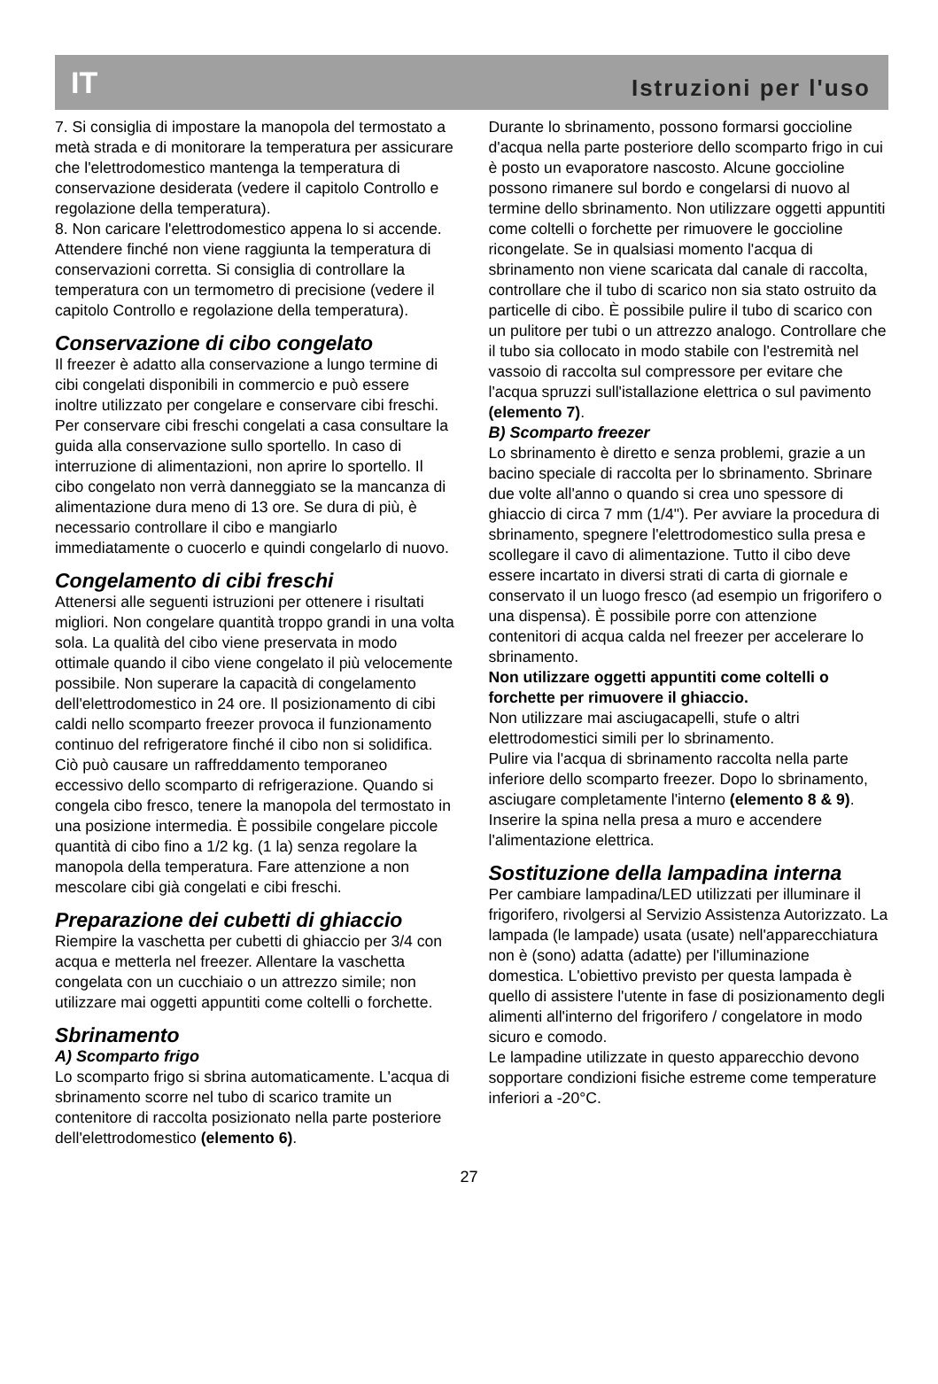IT Istruzioni per l'uso
7. Si consiglia di impostare la manopola del termostato a metà strada e di monitorare la temperatura per assicurare che l'elettrodomestico mantenga la temperatura di conservazione desiderata (vedere il capitolo Controllo e regolazione della temperatura).
8. Non caricare l'elettrodomestico appena lo si accende. Attendere finché non viene raggiunta la temperatura di conservazioni corretta. Si consiglia di controllare la temperatura con un termometro di precisione (vedere il capitolo Controllo e regolazione della temperatura).
Conservazione di cibo congelato
Il freezer è adatto alla conservazione a lungo termine di cibi congelati disponibili in commercio e può essere inoltre utilizzato per congelare e conservare cibi freschi. Per conservare cibi freschi congelati a casa consultare la guida alla conservazione sullo sportello. In caso di interruzione di alimentazioni, non aprire lo sportello. Il cibo congelato non verrà danneggiato se la mancanza di alimentazione dura meno di 13 ore. Se dura di più, è necessario controllare il cibo e mangiarlo immediatamente o cuocerlo e quindi congelarlo di nuovo.
Congelamento di cibi freschi
Attenersi alle seguenti istruzioni per ottenere i risultati migliori. Non congelare quantità troppo grandi in una volta sola. La qualità del cibo viene preservata in modo ottimale quando il cibo viene congelato il più velocemente possibile. Non superare la capacità di congelamento dell'elettrodomestico in 24 ore. Il posizionamento di cibi caldi nello scomparto freezer provoca il funzionamento continuo del refrigeratore finché il cibo non si solidifica. Ciò può causare un raffreddamento temporaneo eccessivo dello scomparto di refrigerazione. Quando si congela cibo fresco, tenere la manopola del termostato in una posizione intermedia. È possibile congelare piccole quantità di cibo fino a 1/2 kg. (1 la) senza regolare la manopola della temperatura. Fare attenzione a non mescolare cibi già congelati e cibi freschi.
Preparazione dei cubetti di ghiaccio
Riempire la vaschetta per cubetti di ghiaccio per 3/4 con acqua e metterla nel freezer. Allentare la vaschetta congelata con un cucchiaio o un attrezzo simile; non utilizzare mai oggetti appuntiti come coltelli o forchette.
Sbrinamento
A) Scomparto frigo
Lo scomparto frigo si sbrina automaticamente. L'acqua di sbrinamento scorre nel tubo di scarico tramite un contenitore di raccolta posizionato nella parte posteriore dell'elettrodomestico (elemento 6).
Durante lo sbrinamento, possono formarsi goccioline d'acqua nella parte posteriore dello scomparto frigo in cui è posto un evaporatore nascosto. Alcune goccioline possono rimanere sul bordo e congelarsi di nuovo al termine dello sbrinamento. Non utilizzare oggetti appuntiti come coltelli o forchette per rimuovere le goccioline ricongelate. Se in qualsiasi momento l'acqua di sbrinamento non viene scaricata dal canale di raccolta, controllare che il tubo di scarico non sia stato ostruito da particelle di cibo. È possibile pulire il tubo di scarico con un pulitore per tubi o un attrezzo analogo. Controllare che il tubo sia collocato in modo stabile con l'estremità nel vassoio di raccolta sul compressore per evitare che l'acqua spruzzi sull'istallazione elettrica o sul pavimento (elemento 7).
B) Scomparto freezer
Lo sbrinamento è diretto e senza problemi, grazie a un bacino speciale di raccolta per lo sbrinamento. Sbrinare due volte all'anno o quando si crea uno spessore di ghiaccio di circa 7 mm (1/4"). Per avviare la procedura di sbrinamento, spegnere l'elettrodomestico sulla presa e scollegare il cavo di alimentazione. Tutto il cibo deve essere incartato in diversi strati di carta di giornale e conservato il un luogo fresco (ad esempio un frigorifero o una dispensa). È possibile porre con attenzione contenitori di acqua calda nel freezer per accelerare lo sbrinamento.
Non utilizzare oggetti appuntiti come coltelli o forchette per rimuovere il ghiaccio.
Non utilizzare mai asciugacapelli, stufe o altri elettrodomestici simili per lo sbrinamento.
Pulire via l'acqua di sbrinamento raccolta nella parte inferiore dello scomparto freezer. Dopo lo sbrinamento, asciugare completamente l'interno (elemento 8 & 9). Inserire la spina nella presa a muro e accendere l'alimentazione elettrica.
Sostituzione della lampadina interna
Per cambiare lampadina/LED utilizzati per illuminare il frigorifero, rivolgersi al Servizio Assistenza Autorizzato. La lampada (le lampade) usata (usate) nell'apparecchiatura non è (sono) adatta (adatte) per l'illuminazione domestica. L'obiettivo previsto per questa lampada è quello di assistere l'utente in fase di posizionamento degli alimenti all'interno del frigorifero / congelatore in modo sicuro e comodo.
Le lampadine utilizzate in questo apparecchio devono sopportare condizioni fisiche estreme come temperature inferiori a -20°C.
27